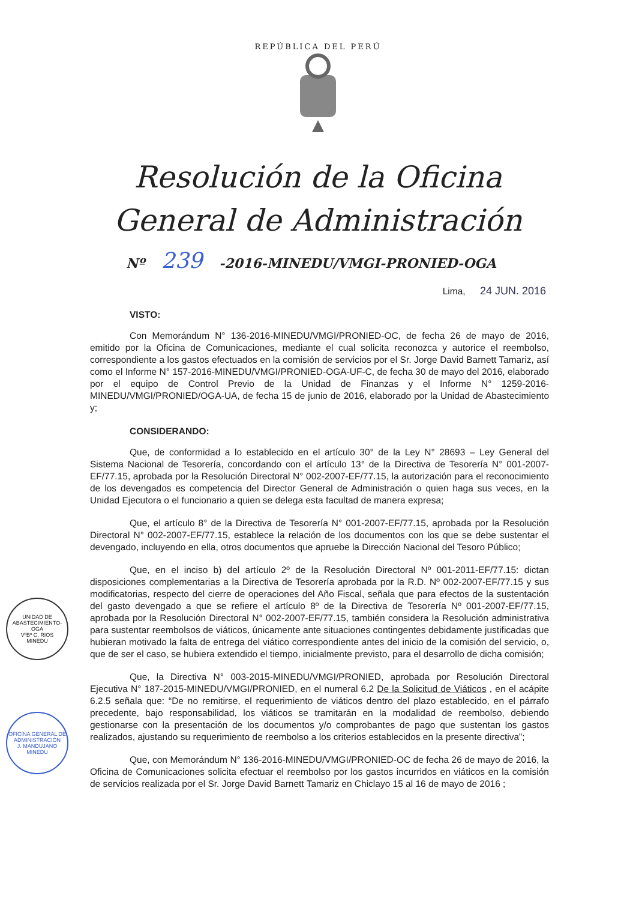REPÚBLICA DEL PERÚ
Resolución de la Oficina
General de Administración
Nº 239 -2016-MINEDU/VMGI-PRONIED-OGA
Lima, 24 JUN. 2016
VISTO:
Con Memorándum N° 136-2016-MINEDU/VMGI/PRONIED-OC, de fecha 26 de mayo de 2016, emitido por la Oficina de Comunicaciones, mediante el cual solicita reconozca y autorice el reembolso, correspondiente a los gastos efectuados en la comisión de servicios por el Sr. Jorge David Barnett Tamariz, así como el Informe N° 157-2016-MINEDU/VMGI/PRONIED-OGA-UF-C, de fecha 30 de mayo del 2016, elaborado por el equipo de Control Previo de la Unidad de Finanzas y el Informe N° 1259-2016-MINEDU/VMGI/PRONIED/OGA-UA, de fecha 15 de junio de 2016, elaborado por la Unidad de Abastecimiento y;
CONSIDERANDO:
Que, de conformidad a lo establecido en el artículo 30° de la Ley N° 28693 – Ley General del Sistema Nacional de Tesorería, concordando con el artículo 13° de la Directiva de Tesorería N° 001-2007-EF/77.15, aprobada por la Resolución Directoral N° 002-2007-EF/77.15, la autorización para el reconocimiento de los devengados es competencia del Director General de Administración o quien haga sus veces, en la Unidad Ejecutora o el funcionario a quien se delega esta facultad de manera expresa;
Que, el artículo 8° de la Directiva de Tesorería N° 001-2007-EF/77.15, aprobada por la Resolución Directoral N° 002-2007-EF/77.15, establece la relación de los documentos con los que se debe sustentar el devengado, incluyendo en ella, otros documentos que apruebe la Dirección Nacional del Tesoro Público;
Que, en el inciso b) del artículo 2º de la Resolución Directoral Nº 001-2011-EF/77.15: dictan disposiciones complementarias a la Directiva de Tesorería aprobada por la R.D. Nº 002-2007-EF/77.15 y sus modificatorias, respecto del cierre de operaciones del Año Fiscal, señala que para efectos de la sustentación del gasto devengado a que se refiere el artículo 8º de la Directiva de Tesorería Nº 001-2007-EF/77.15, aprobada por la Resolución Directoral N° 002-2007-EF/77.15, también considera la Resolución administrativa para sustentar reembolsos de viáticos, únicamente ante situaciones contingentes debidamente justificadas que hubieran motivado la falta de entrega del viático correspondiente antes del inicio de la comisión del servicio, o, que de ser el caso, se hubiera extendido el tiempo, inicialmente previsto, para el desarrollo de dicha comisión;
Que, la Directiva N° 003-2015-MINEDU/VMGI/PRONIED, aprobada por Resolución Directoral Ejecutiva N° 187-2015-MINEDU/VMGI/PRONIED, en el numeral 6.2 De la Solicitud de Viáticos , en el acápite 6.2.5 señala que: “De no remitirse, el requerimiento de viáticos dentro del plazo establecido, en el párrafo precedente, bajo responsabilidad, los viáticos se tramitarán en la modalidad de reembolso, debiendo gestionarse con la presentación de los documentos y/o comprobantes de pago que sustentan los gastos realizados, ajustando su requerimiento de reembolso a los criterios establecidos en la presente directiva”;
Que, con Memorándum N° 136-2016-MINEDU/VMGI/PRONIED-OC de fecha 26 de mayo de 2016, la Oficina de Comunicaciones solicita efectuar el reembolso por los gastos incurridos en viáticos en la comisión de servicios realizada por el Sr. Jorge David Barnett Tamariz en Chiclayo 15 al 16 de mayo de 2016 ;
UNIDAD DE ABASTECIMIENTO-OGA
VºBº C. RIOS
MINEDU
OFICINA GENERAL DE ADMINISTRACIÓN
J. MANDUJANO
MINEDU